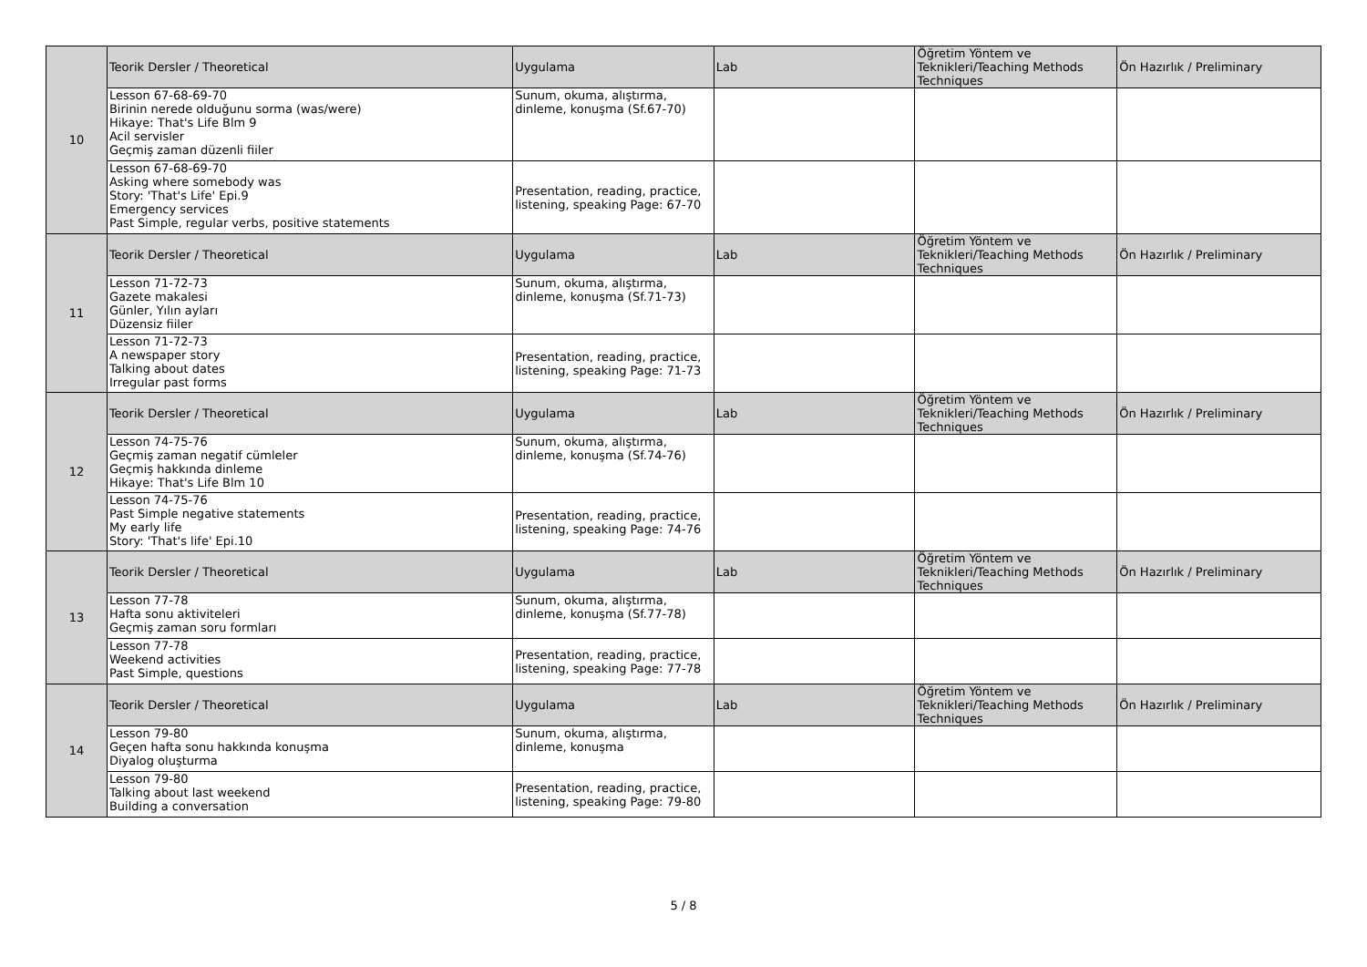| 10 | Teorik Dersler / Theoretical | Uygulama | Lab | Öğretim Yöntem ve Teknikleri/Teaching Methods Techniques | Ön Hazırlık / Preliminary |
| | Lesson 67-68-69-70 Birinin nerede olduğunu sorma (was/were) Hikaye: That's Life Blm 9 Acil servisler Geçmiş zaman düzenli fiiler | Sunum, okuma, alıştırma, dinleme, konuşma (Sf.67-70) | | | |
| | Lesson 67-68-69-70 Asking where somebody was Story: 'That's Life' Epi.9 Emergency services Past Simple, regular verbs, positive statements | Presentation, reading, practice, listening, speaking Page: 67-70 | | | |
| 11 | Teorik Dersler / Theoretical | Uygulama | Lab | Öğretim Yöntem ve Teknikleri/Teaching Methods Techniques | Ön Hazırlık / Preliminary |
| | Lesson 71-72-73 Gazete makalesi Günler, Yılın ayları Düzensiz fiiler | Sunum, okuma, alıştırma, dinleme, konuşma (Sf.71-73) | | | |
| | Lesson 71-72-73 A newspaper story Talking about dates Irregular past forms | Presentation, reading, practice, listening, speaking Page: 71-73 | | | |
| 12 | Teorik Dersler / Theoretical | Uygulama | Lab | Öğretim Yöntem ve Teknikleri/Teaching Methods Techniques | Ön Hazırlık / Preliminary |
| | Lesson 74-75-76 Geçmiş zaman negatif cümleler Geçmiş hakkında dinleme Hikaye: That's Life Blm 10 | Sunum, okuma, alıştırma, dinleme, konuşma (Sf.74-76) | | | |
| | Lesson 74-75-76 Past Simple negative statements My early life Story: 'That's life' Epi.10 | Presentation, reading, practice, listening, speaking Page: 74-76 | | | |
| 13 | Teorik Dersler / Theoretical | Uygulama | Lab | Öğretim Yöntem ve Teknikleri/Teaching Methods Techniques | Ön Hazırlık / Preliminary |
| | Lesson 77-78 Hafta sonu aktiviteleri Geçmiş zaman soru formları | Sunum, okuma, alıştırma, dinleme, konuşma (Sf.77-78) | | | |
| | Lesson 77-78 Weekend activities Past Simple, questions | Presentation, reading, practice, listening, speaking Page: 77-78 | | | |
| 14 | Teorik Dersler / Theoretical | Uygulama | Lab | Öğretim Yöntem ve Teknikleri/Teaching Methods Techniques | Ön Hazırlık / Preliminary |
| | Lesson 79-80 Geçen hafta sonu hakkında konuşma Diyalog oluşturma | Sunum, okuma, alıştırma, dinleme, konuşma | | | |
| | Lesson 79-80 Talking about last weekend Building a conversation | Presentation, reading, practice, listening, speaking Page: 79-80 | | | |
5 / 8